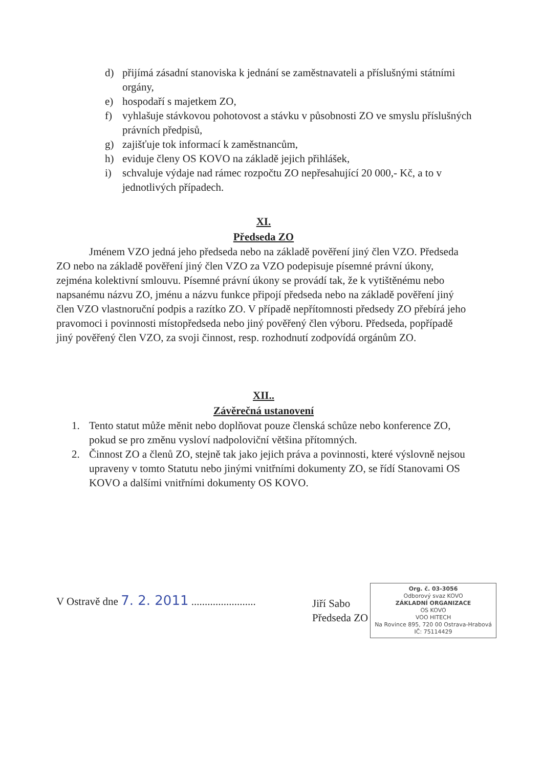d) přijímá zásadní stanoviska k jednání se zaměstnavateli a příslušnými státními orgány,
e) hospodaří s majetkem ZO,
f) vyhlašuje stávkovou pohotovost a stávku v působnosti ZO ve smyslu příslušných právních předpisů,
g) zajišťuje tok informací k zaměstnancům,
h) eviduje členy OS KOVO na základě jejich přihlášek,
i) schvaluje výdaje nad rámec rozpočtu ZO nepřesahující 20 000,- Kč, a to v jednotlivých případech.
XI.
Předseda ZO
Jménem VZO jedná jeho předseda nebo na základě pověření jiný člen VZO. Předseda ZO nebo na základě pověření jiný člen VZO za VZO podepisuje písemné právní úkony, zejména kolektivní smlouvu. Písemné právní úkony se provádí tak, že k vytištěnému nebo napsanému názvu ZO, jménu a názvu funkce připojí předseda nebo na základě pověření jiný člen VZO vlastnoruční podpis a razítko ZO. V případě nepřítomnosti předsedy ZO přebírá jeho pravomoci i povinnosti místopředseda nebo jiný pověřený člen výboru. Předseda, popřípadě jiný pověřený člen VZO, za svoji činnost, resp. rozhodnutí zodpovídá orgánům ZO.
XII..
Závěrečná ustanovení
1. Tento statut může měnit nebo doplňovat pouze členská schůze nebo konference ZO, pokud se pro změnu vysloví nadpoloviční většina přítomných.
2. Činnost ZO a členů ZO, stejně tak jako jejich práva a povinnosti, které výslovně nejsou upraveny v tomto Statutu nebo jinými vnitřními dokumenty ZO, se řídí Stanovami OS KOVO a dalšími vnitřními dokumenty OS KOVO.
V Ostravě dne 7. 2. 2011 ........................
Jiří Sabo
Předseda ZO
Org. č. 03-3056
Odborový svaz KOVO
ZÁKLADNÍ ORGANIZACE
OS KOVO
VOO HITECH
Na Rovince 895, 720 00 Ostrava-Hrabová
IČ: 75114429